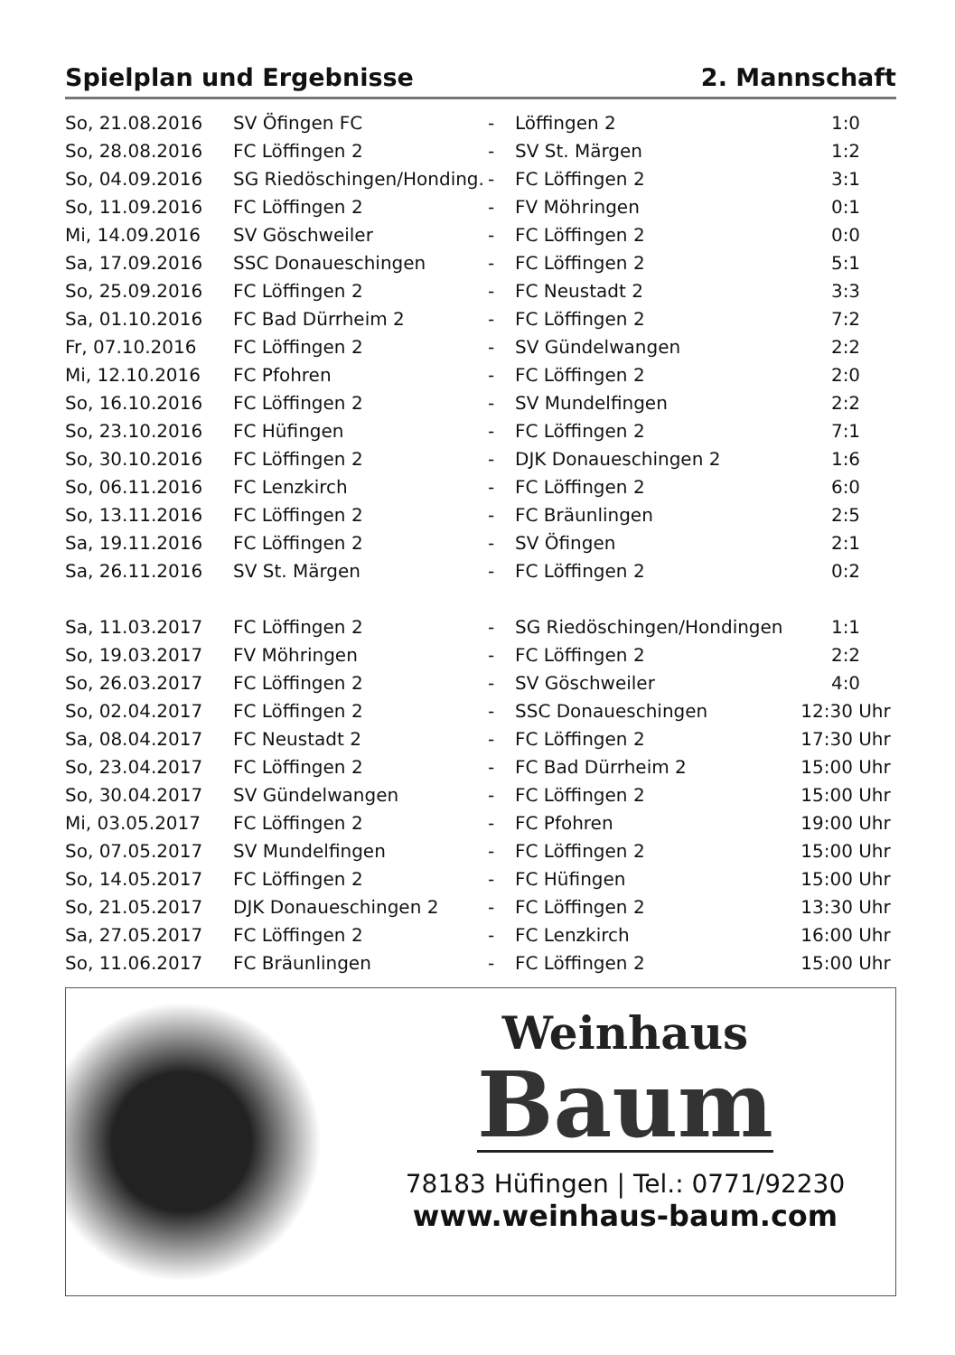Spielplan und Ergebnisse 2. Mannschaft
| So, 21.08.2016 | SV Öfingen FC | - | Löffingen 2 | 1:0 |
| So, 28.08.2016 | FC Löffingen 2 | - | SV St. Märgen | 1:2 |
| So, 04.09.2016 | SG Riedöschingen/Honding. | - | FC Löffingen 2 | 3:1 |
| So, 11.09.2016 | FC Löffingen 2 | - | FV Möhringen | 0:1 |
| Mi, 14.09.2016 | SV Göschweiler | - | FC Löffingen 2 | 0:0 |
| Sa, 17.09.2016 | SSC Donaueschingen | - | FC Löffingen 2 | 5:1 |
| So, 25.09.2016 | FC Löffingen 2 | - | FC Neustadt 2 | 3:3 |
| Sa, 01.10.2016 | FC Bad Dürrheim 2 | - | FC Löffingen 2 | 7:2 |
| Fr, 07.10.2016 | FC Löffingen 2 | - | SV Gündelwangen | 2:2 |
| Mi, 12.10.2016 | FC Pfohren | - | FC Löffingen 2 | 2:0 |
| So, 16.10.2016 | FC Löffingen 2 | - | SV Mundelfingen | 2:2 |
| So, 23.10.2016 | FC Hüfingen | - | FC Löffingen 2 | 7:1 |
| So, 30.10.2016 | FC Löffingen 2 | - | DJK Donaueschingen 2 | 1:6 |
| So, 06.11.2016 | FC Lenzkirch | - | FC Löffingen 2 | 6:0 |
| So, 13.11.2016 | FC Löffingen 2 | - | FC Bräunlingen | 2:5 |
| Sa, 19.11.2016 | FC Löffingen 2 | - | SV Öfingen | 2:1 |
| Sa, 26.11.2016 | SV St. Märgen | - | FC Löffingen 2 | 0:2 |
| Sa, 11.03.2017 | FC Löffingen 2 | - | SG Riedöschingen/Hondingen | 1:1 |
| So, 19.03.2017 | FV Möhringen | - | FC Löffingen 2 | 2:2 |
| So, 26.03.2017 | FC Löffingen 2 | - | SV Göschweiler | 4:0 |
| So, 02.04.2017 | FC Löffingen 2 | - | SSC Donaueschingen | 12:30 Uhr |
| Sa, 08.04.2017 | FC Neustadt 2 | - | FC Löffingen 2 | 17:30 Uhr |
| So, 23.04.2017 | FC Löffingen 2 | - | FC Bad Dürrheim 2 | 15:00 Uhr |
| So, 30.04.2017 | SV Gündelwangen | - | FC Löffingen 2 | 15:00 Uhr |
| Mi, 03.05.2017 | FC Löffingen 2 | - | FC Pfohren | 19:00 Uhr |
| So, 07.05.2017 | SV Mundelfingen | - | FC Löffingen 2 | 15:00 Uhr |
| So, 14.05.2017 | FC Löffingen 2 | - | FC Hüfingen | 15:00 Uhr |
| So, 21.05.2017 | DJK Donaueschingen 2 | - | FC Löffingen 2 | 13:30 Uhr |
| Sa, 27.05.2017 | FC Löffingen 2 | - | FC Lenzkirch | 16:00 Uhr |
| So, 11.06.2017 | FC Bräunlingen | - | FC Löffingen 2 | 15:00 Uhr |
Weinhaus
Baum
78183 Hüfingen | Tel.: 0771/92230
www.weinhaus-baum.com